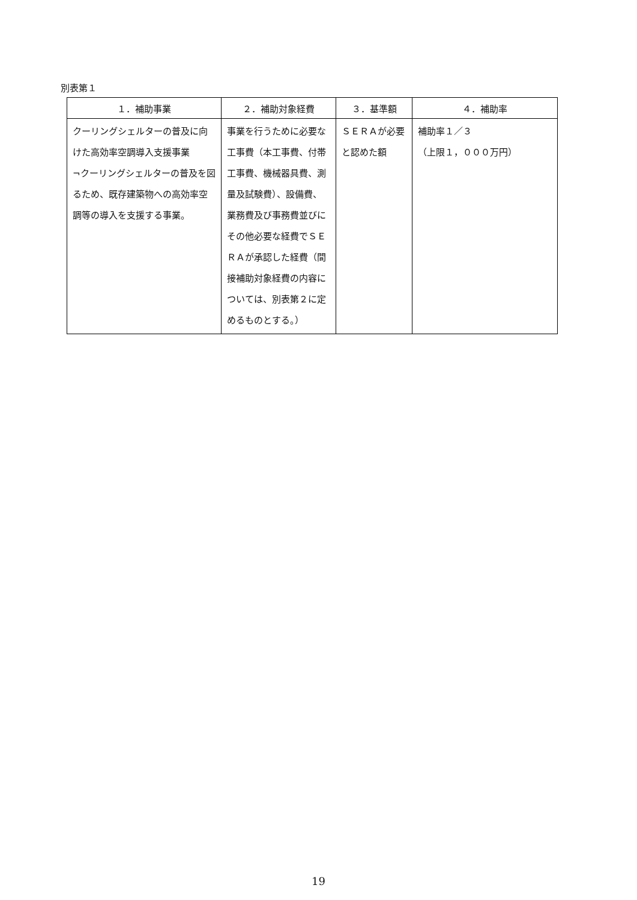別表第１
| １．補助事業 | ２．補助対象経費 | ３．基準額 | ４．補助率 |
| --- | --- | --- | --- |
| クーリングシェルターの普及に向けた高効率空調導入支援事業 ¬クーリングシェルターの普及を図るため、既存建築物への高効率空調等の導入を支援する事業。 | 事業を行うために必要な工事費（本工事費、付帯工事費、機械器具費、測量及試験費）、設備費、業務費及び事務費並びにその他必要な経費でＳＥＲＡが承認した経費（間接補助対象経費の内容については、別表第２に定めるものとする。） | ＳＥＲＡが必要と認めた額 | 補助率１／３ （上限１，０００万円） |
19